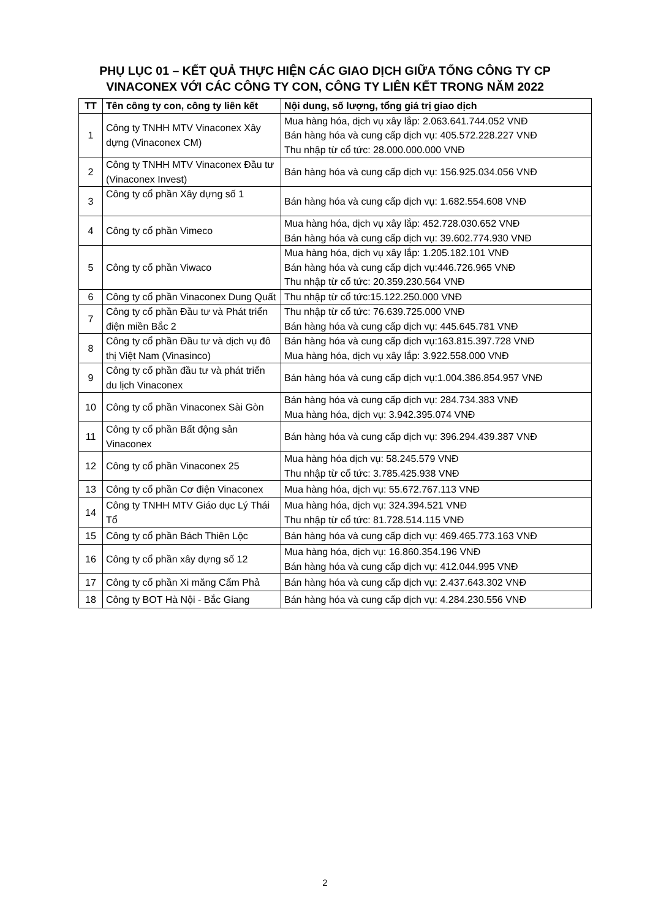PHỤ LỤC 01 – KẾT QUẢ THỰC HIỆN CÁC GIAO DỊCH GIỮA TỔNG CÔNG TY CP
VINACONEX VỚI CÁC CÔNG TY CON, CÔNG TY LIÊN KẾT TRONG NĂM 2022
| TT | Tên công ty con, công ty liên kết | Nội dung, số lượng, tổng giá trị giao dịch |
| --- | --- | --- |
| 1 | Công ty TNHH MTV Vinaconex Xây dựng (Vinaconex CM) | Mua hàng hóa, dịch vụ xây lắp: 2.063.641.744.052 VNĐ Bán hàng hóa và cung cấp dịch vụ: 405.572.228.227 VNĐ Thu nhập từ cổ tức: 28.000.000.000 VNĐ |
| 2 | Công ty TNHH MTV Vinaconex Đầu tư (Vinaconex Invest) | Bán hàng hóa và cung cấp dịch vụ: 156.925.034.056 VNĐ |
| 3 | Công ty cổ phần Xây dựng số 1 | Bán hàng hóa và cung cấp dịch vụ: 1.682.554.608 VNĐ |
| 4 | Công ty cổ phần Vimeco | Mua hàng hóa, dịch vụ xây lắp: 452.728.030.652 VNĐ Bán hàng hóa và cung cấp dịch vụ: 39.602.774.930 VNĐ |
| 5 | Công ty cổ phần Viwaco | Mua hàng hóa, dịch vụ xây lắp: 1.205.182.101 VNĐ Bán hàng hóa và cung cấp dịch vụ:446.726.965 VNĐ Thu nhập từ cổ tức: 20.359.230.564 VNĐ |
| 6 | Công ty cổ phần Vinaconex Dung Quất | Thu nhập từ cổ tức:15.122.250.000 VNĐ |
| 7 | Công ty cổ phần Đầu tư và Phát triển điện miền Bắc 2 | Thu nhập từ cổ tức: 76.639.725.000 VNĐ Bán hàng hóa và cung cấp dịch vụ: 445.645.781 VNĐ |
| 8 | Công ty cổ phần Đầu tư và dịch vụ đô thị Việt Nam (Vinasinco) | Bán hàng hóa và cung cấp dịch vụ:163.815.397.728 VNĐ Mua hàng hóa, dịch vụ xây lắp: 3.922.558.000 VNĐ |
| 9 | Công ty cổ phần đầu tư và phát triển du lịch Vinaconex | Bán hàng hóa và cung cấp dịch vụ:1.004.386.854.957 VNĐ |
| 10 | Công ty cổ phần Vinaconex Sài Gòn | Bán hàng hóa và cung cấp dịch vụ: 284.734.383 VNĐ Mua hàng hóa, dịch vụ: 3.942.395.074 VNĐ |
| 11 | Công ty cổ phần Bất động sản Vinaconex | Bán hàng hóa và cung cấp dịch vụ: 396.294.439.387 VNĐ |
| 12 | Công ty cổ phần Vinaconex 25 | Mua hàng hóa dịch vụ: 58.245.579 VNĐ Thu nhập từ cổ tức: 3.785.425.938 VNĐ |
| 13 | Công ty cổ phần Cơ điện Vinaconex | Mua hàng hóa, dịch vụ: 55.672.767.113 VNĐ |
| 14 | Công ty TNHH MTV Giáo dục Lý Thái Tổ | Mua hàng hóa, dịch vụ: 324.394.521 VNĐ Thu nhập từ cổ tức: 81.728.514.115 VNĐ |
| 15 | Công ty cổ phần Bách Thiên Lộc | Bán hàng hóa và cung cấp dịch vụ: 469.465.773.163 VNĐ |
| 16 | Công ty cổ phần xây dựng số 12 | Mua hàng hóa, dịch vụ: 16.860.354.196 VNĐ Bán hàng hóa và cung cấp dịch vụ: 412.044.995 VNĐ |
| 17 | Công ty cổ phần Xi măng Cẩm Phả | Bán hàng hóa và cung cấp dịch vụ: 2.437.643.302 VNĐ |
| 18 | Công ty BOT Hà Nội - Bắc Giang | Bán hàng hóa và cung cấp dịch vụ: 4.284.230.556 VNĐ |
2